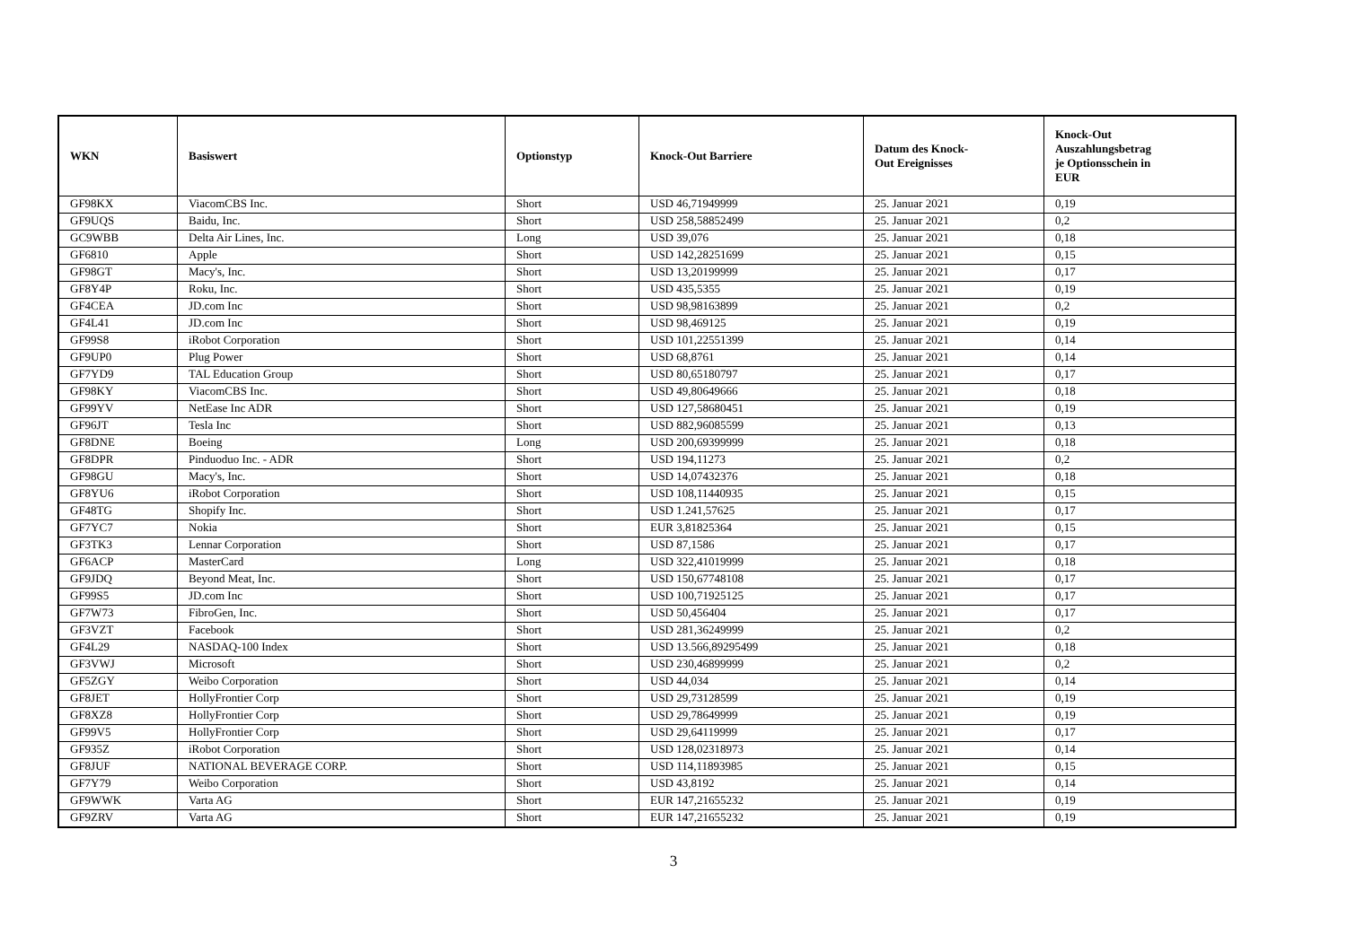| WKN | Basiswert | Optionstyp | Knock-Out Barriere | Datum des Knock- Out Ereignisses | Knock-Out Auszahlungsbetrag je Optionsschein in EUR |
| --- | --- | --- | --- | --- | --- |
| GF98KX | ViacomCBS Inc. | Short | USD 46,71949999 | 25. Januar 2021 | 0,19 |
| GF9UQS | Baidu, Inc. | Short | USD 258,58852499 | 25. Januar 2021 | 0,2 |
| GC9WBB | Delta Air Lines, Inc. | Long | USD 39,076 | 25. Januar 2021 | 0,18 |
| GF6810 | Apple | Short | USD 142,28251699 | 25. Januar 2021 | 0,15 |
| GF98GT | Macy's, Inc. | Short | USD 13,20199999 | 25. Januar 2021 | 0,17 |
| GF8Y4P | Roku, Inc. | Short | USD 435,5355 | 25. Januar 2021 | 0,19 |
| GF4CEA | JD.com Inc | Short | USD 98,98163899 | 25. Januar 2021 | 0,2 |
| GF4L41 | JD.com Inc | Short | USD 98,469125 | 25. Januar 2021 | 0,19 |
| GF99S8 | iRobot Corporation | Short | USD 101,22551399 | 25. Januar 2021 | 0,14 |
| GF9UP0 | Plug Power | Short | USD 68,8761 | 25. Januar 2021 | 0,14 |
| GF7YD9 | TAL Education Group | Short | USD 80,65180797 | 25. Januar 2021 | 0,17 |
| GF98KY | ViacomCBS Inc. | Short | USD 49,80649666 | 25. Januar 2021 | 0,18 |
| GF99YV | NetEase Inc ADR | Short | USD 127,58680451 | 25. Januar 2021 | 0,19 |
| GF96JT | Tesla Inc | Short | USD 882,96085599 | 25. Januar 2021 | 0,13 |
| GF8DNE | Boeing | Long | USD 200,69399999 | 25. Januar 2021 | 0,18 |
| GF8DPR | Pinduoduo Inc. - ADR | Short | USD 194,11273 | 25. Januar 2021 | 0,2 |
| GF98GU | Macy's, Inc. | Short | USD 14,07432376 | 25. Januar 2021 | 0,18 |
| GF8YU6 | iRobot Corporation | Short | USD 108,11440935 | 25. Januar 2021 | 0,15 |
| GF48TG | Shopify Inc. | Short | USD 1.241,57625 | 25. Januar 2021 | 0,17 |
| GF7YC7 | Nokia | Short | EUR 3,81825364 | 25. Januar 2021 | 0,15 |
| GF3TK3 | Lennar Corporation | Short | USD 87,1586 | 25. Januar 2021 | 0,17 |
| GF6ACP | MasterCard | Long | USD 322,41019999 | 25. Januar 2021 | 0,18 |
| GF9JDQ | Beyond Meat, Inc. | Short | USD 150,67748108 | 25. Januar 2021 | 0,17 |
| GF99S5 | JD.com Inc | Short | USD 100,71925125 | 25. Januar 2021 | 0,17 |
| GF7W73 | FibroGen, Inc. | Short | USD 50,456404 | 25. Januar 2021 | 0,17 |
| GF3VZT | Facebook | Short | USD 281,36249999 | 25. Januar 2021 | 0,2 |
| GF4L29 | NASDAQ-100 Index | Short | USD 13.566,89295499 | 25. Januar 2021 | 0,18 |
| GF3VWJ | Microsoft | Short | USD 230,46899999 | 25. Januar 2021 | 0,2 |
| GF5ZGY | Weibo Corporation | Short | USD 44,034 | 25. Januar 2021 | 0,14 |
| GF8JET | HollyFrontier Corp | Short | USD 29,73128599 | 25. Januar 2021 | 0,19 |
| GF8XZ8 | HollyFrontier Corp | Short | USD 29,78649999 | 25. Januar 2021 | 0,19 |
| GF99V5 | HollyFrontier Corp | Short | USD 29,64119999 | 25. Januar 2021 | 0,17 |
| GF935Z | iRobot Corporation | Short | USD 128,02318973 | 25. Januar 2021 | 0,14 |
| GF8JUF | NATIONAL BEVERAGE CORP. | Short | USD 114,11893985 | 25. Januar 2021 | 0,15 |
| GF7Y79 | Weibo Corporation | Short | USD 43,8192 | 25. Januar 2021 | 0,14 |
| GF9WWK | Varta AG | Short | EUR 147,21655232 | 25. Januar 2021 | 0,19 |
| GF9ZRV | Varta AG | Short | EUR 147,21655232 | 25. Januar 2021 | 0,19 |
3